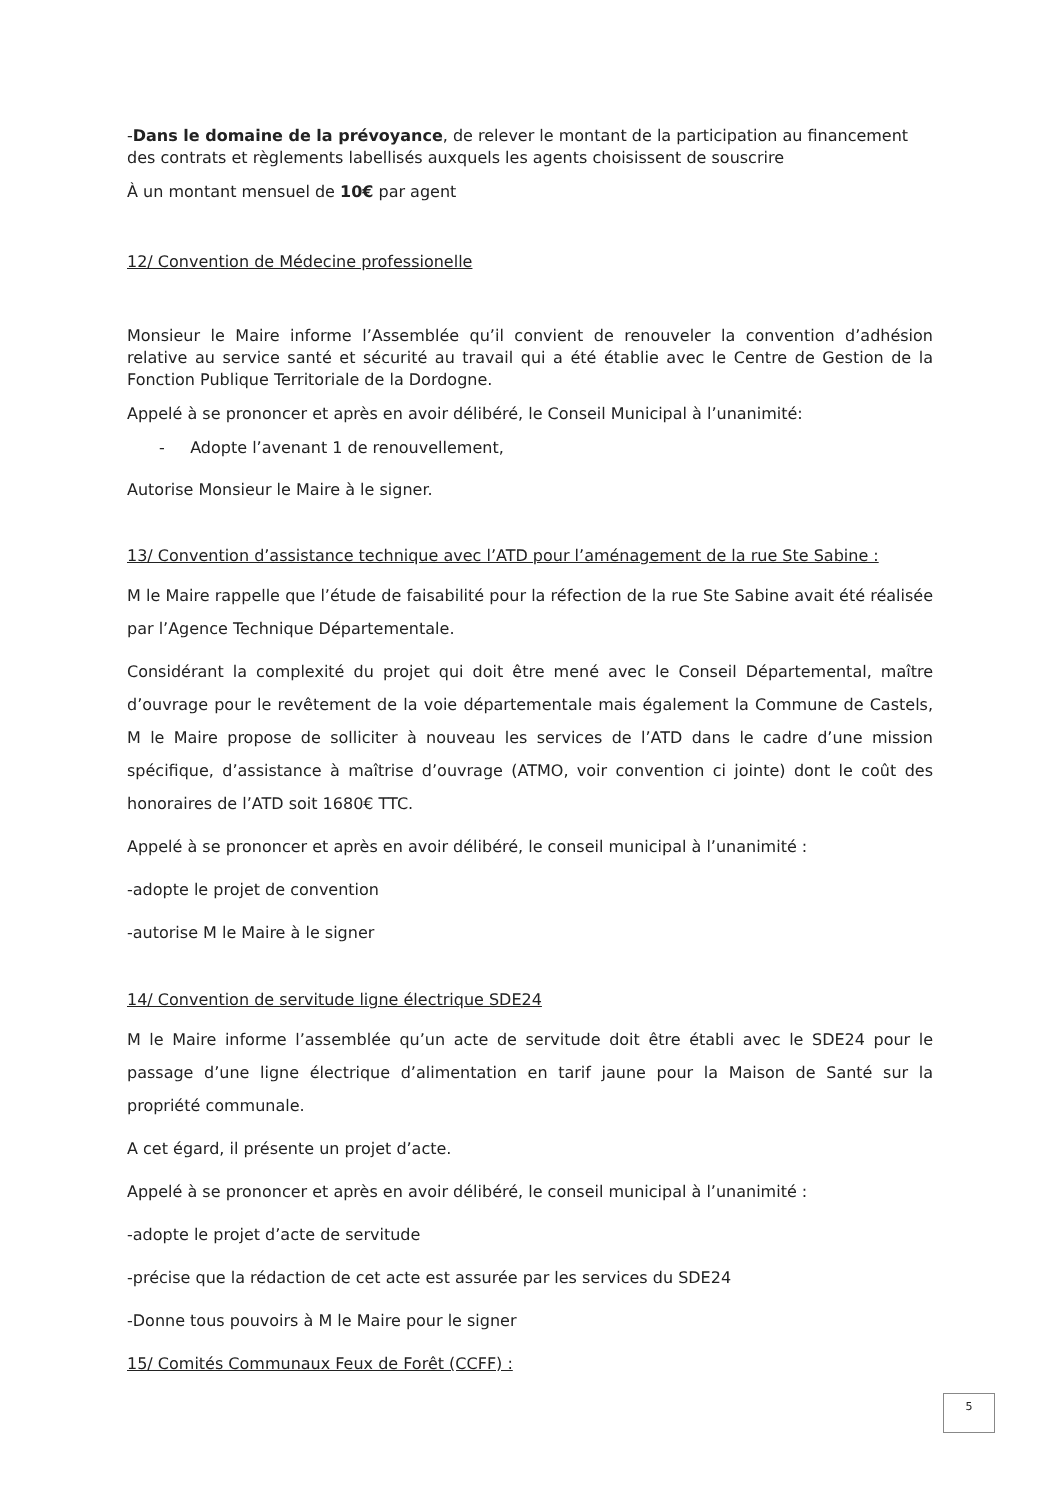-Dans le domaine de la prévoyance, de relever le montant de la participation au financement des contrats et règlements labellisés auxquels les agents choisissent de souscrire
À un montant mensuel de 10€ par agent
12/ Convention de Médecine professionelle
Monsieur le Maire informe l’Assemblée qu’il convient de renouveler la convention d’adhésion relative au service santé et sécurité au travail qui a été établie avec le Centre de Gestion de la Fonction Publique Territoriale de la Dordogne.
Appelé à se prononcer et après en avoir délibéré, le Conseil Municipal à l’unanimité:
- Adopte l’avenant 1 de renouvellement,
Autorise Monsieur le Maire à le signer.
13/ Convention d’assistance technique avec l’ATD pour l’aménagement de la rue Ste Sabine :
M le Maire rappelle que l’étude de faisabilité pour la réfection de la rue Ste Sabine avait été réalisée par l’Agence Technique Départementale.
Considérant la complexité du projet qui doit être mené avec le Conseil Départemental, maître d’ouvrage pour le revêtement de la voie départementale mais également la Commune de Castels, M le Maire propose de solliciter à nouveau les services de l’ATD dans le cadre d’une mission spécifique, d’assistance à maîtrise d’ouvrage (ATMO, voir convention ci jointe) dont le coût des honoraires de l’ATD soit 1680€ TTC.
Appelé à se prononcer et après en avoir délibéré, le conseil municipal à l’unanimité :
-adopte le projet de convention
-autorise M le Maire à le signer
14/ Convention de servitude ligne électrique SDE24
M le Maire informe l’assemblée qu’un acte de servitude doit être établi avec le SDE24 pour le passage d’une ligne électrique d’alimentation en tarif jaune pour la Maison de Santé sur la propriété communale.
A cet égard, il présente un projet d’acte.
Appelé à se prononcer et après en avoir délibéré, le conseil municipal à l’unanimité :
-adopte le projet d’acte de servitude
-précise que la rédaction de cet acte est assurée par les services du SDE24
-Donne tous pouvoirs à M le Maire pour le signer
15/ Comités Communaux Feux de Forêt (CCFF) :
5